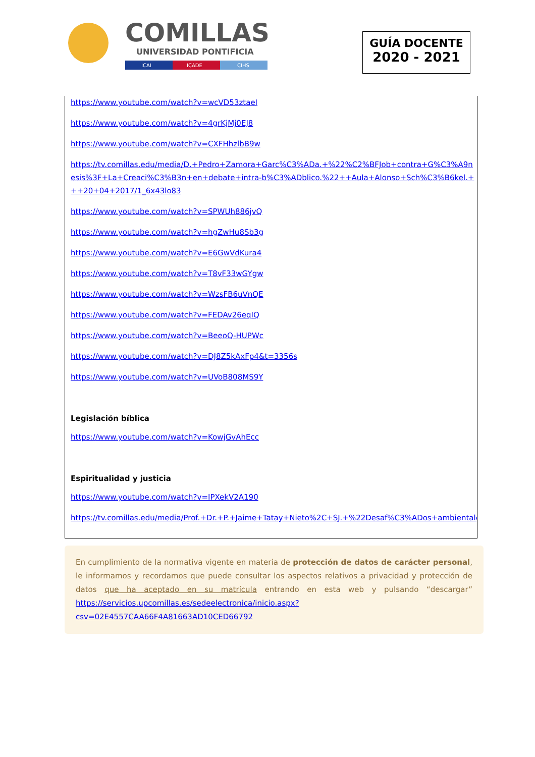COMILLAS
UNIVERSIDAD PONTIFICIA
ICAI
ICADE
CIHS
GUÍA DOCENTE
2020 - 2021
https://www.youtube.com/watch?v=wcVD53ztaeI
https://www.youtube.com/watch?v=4grKjMj0EJ8
https://www.youtube.com/watch?v=CXFHhzlbB9w
https://tv.comillas.edu/media/D.+Pedro+Zamora+Garc%C3%ADa.+%22%C2%BFJob+contra+G%C3%A9nesis%3F+La+Creaci%C3%B3n+en+debate+intra-b%C3%ADblico.%22++Aula+Alonso+Sch%C3%B6kel.+++20+04+2017/1_6x43lo83
https://www.youtube.com/watch?v=SPWUh886jvQ
https://www.youtube.com/watch?v=hgZwHu8Sb3g
https://www.youtube.com/watch?v=E6GwVdKura4
https://www.youtube.com/watch?v=T8vF33wGYgw
https://www.youtube.com/watch?v=WzsFB6uVnQE
https://www.youtube.com/watch?v=FEDAv26eqIQ
https://www.youtube.com/watch?v=BeeoQ-HUPWc
https://www.youtube.com/watch?v=DJ8Z5kAxFp4&t=3356s
https://www.youtube.com/watch?v=UVoB808MS9Y
Legislación bíblica
https://www.youtube.com/watch?v=KowjGvAhEcc
Espiritualidad y justicia
https://www.youtube.com/watch?v=IPXekV2A190
https://tv.comillas.edu/media/Prof.+Dr.+P.+Jaime+Tatay+Nieto%2C+SJ.+%22Desaf%C3%ADos+ambientales
En cumplimiento de la normativa vigente en materia de protección de datos de carácter personal, le informamos y recordamos que puede consultar los aspectos relativos a privacidad y protección de datos que ha aceptado en su matrícula entrando en esta web y pulsando “descargar” https://servicios.upcomillas.es/sedeelectronica/inicio.aspx?csv=02E4557CAA66F4A81663AD10CED66792